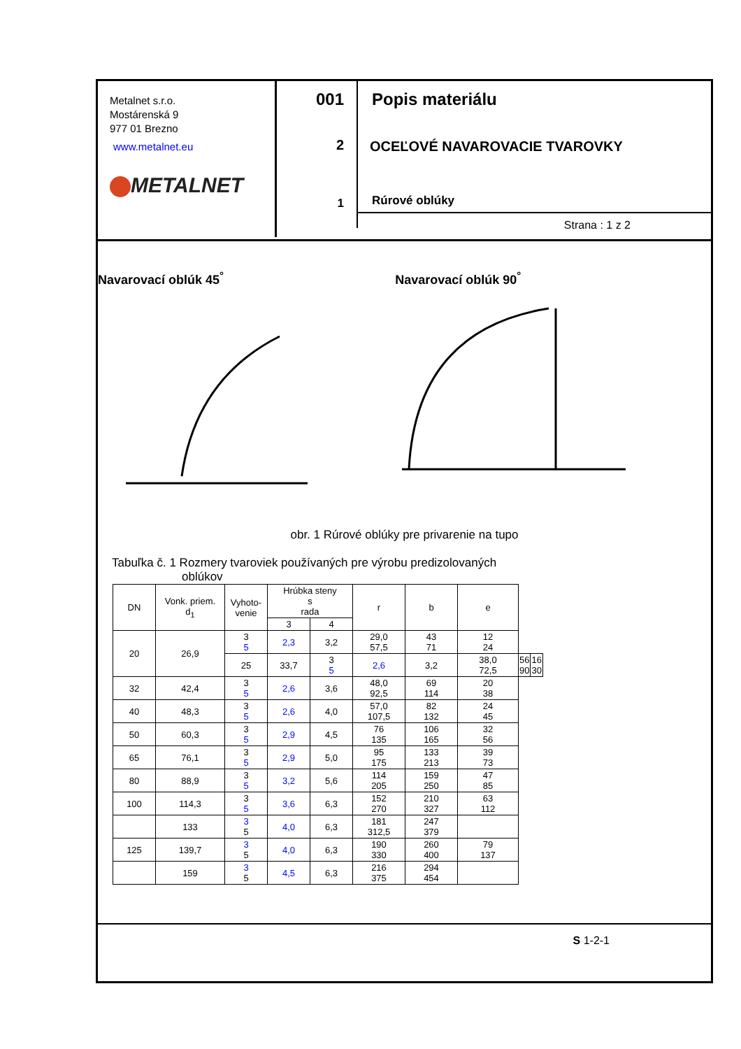Metalnet s.r.o.
Mostárenská 9
977 01 Brezno
www.metalnet.eu
METALNET
001
2
1
Popis materiálu
OCEĽOVÉ NAVAROVACIE TVAROVKY
Rúrové oblúky
Strana : 1 z 2
Navarovací oblúk 45<sup>°</sup> Navarovací oblúk 90<sup>°</sup>
obr. 1 Rúrové oblúky pre privarenie na tupo
Tabuľka č. 1 Rozmery tvaroviek používaných pre výrobu predizolovaných
oblúkov
| DN | Vonk. priem. d<sub>1</sub> | Vyhoto- venie | Hrúbka steny s rada | | r | b | e | | |
| --- | --- | --- | --- | --- | --- | --- | --- | --- | --- |
| | | | 3 | 4 | | | | | |
| 20 | 26,9 | 3 5 | 2,3 | 3,2 | 29,0 57,5 | 43 71 | 12 24 | | |
| | | 25 | 33,7 | 3 5 | 2,6 | 3,2 | 38,0 72,5 | 56 90 | 16 30 |
| 32 | 42,4 | 3 5 | 2,6 | 3,6 | 48,0 92,5 | 69 114 | 20 38 | | |
| 40 | 48,3 | 3 5 | 2,6 | 4,0 | 57,0 107,5 | 82 132 | 24 45 | | |
| 50 | 60,3 | 3 5 | 2,9 | 4,5 | 76 135 | 106 165 | 32 56 | | |
| 65 | 76,1 | 3 5 | 2,9 | 5,0 | 95 175 | 133 213 | 39 73 | | |
| 80 | 88,9 | 3 5 | 3,2 | 5,6 | 114 205 | 159 250 | 47 85 | | |
| 100 | 114,3 | 3 5 | 3,6 | 6,3 | 152 270 | 210 327 | 63 112 | | |
| | 133 | 3 5 | 4,0 | 6,3 | 181 312,5 | 247 379 | | | |
| 125 | 139,7 | 3 5 | 4,0 | 6,3 | 190 330 | 260 400 | 79 137 | | |
| | 159 | 3 5 | 4,5 | 6,3 | 216 375 | 294 454 | | | |
S 1-2-1